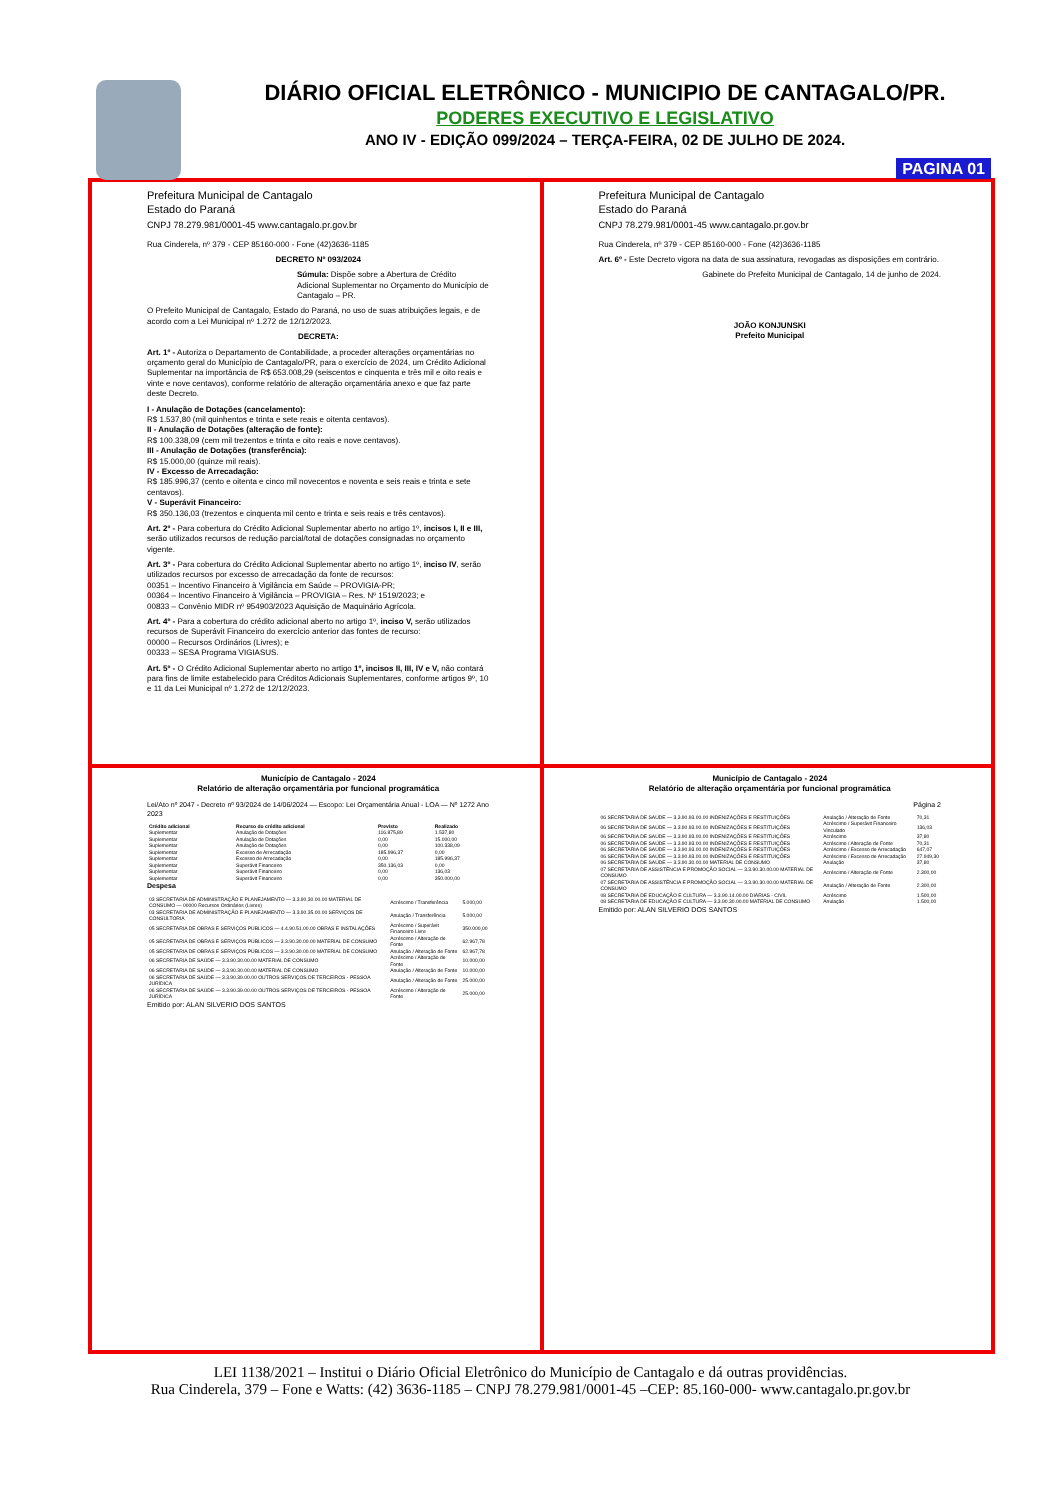DIÁRIO OFICIAL ELETRÔNICO - MUNICIPIO DE CANTAGALO/PR.
PODERES EXECUTIVO E LEGISLATIVO
ANO IV - EDIÇÃO 099/2024 – TERÇA-FEIRA, 02 DE JULHO DE 2024.
PAGINA 01
Prefeitura Municipal de Cantagalo
Estado do Paraná
CNPJ 78.279.981/0001-45 www.cantagalo.pr.gov.br
Rua Cinderela, nº 379 - CEP 85160-000 - Fone (42)3636-1185
DECRETO Nº 093/2024
Súmula: Dispõe sobre a Abertura de Crédito Adicional Suplementar no Orçamento do Município de Cantagalo – PR.
O Prefeito Municipal de Cantagalo, Estado do Paraná, no uso de suas atribuições legais, e de acordo com a Lei Municipal nº 1.272 de 12/12/2023.
DECRETA:
Art. 1º - Autoriza o Departamento de Contabilidade, a proceder alterações orçamentárias no orçamento geral do Município de Cantagalo/PR, para o exercício de 2024, um Crédito Adicional Suplementar na importância de R$ 653.008,29 (seiscentos e cinquenta e três mil e oito reais e vinte e nove centavos), conforme relatório de alteração orçamentária anexo e que faz parte deste Decreto.
I - Anulação de Dotações (cancelamento):
R$ 1.537,80 (mil quinhentos e trinta e sete reais e oitenta centavos).
II - Anulação de Dotações (alteração de fonte):
R$ 100.338,09 (cem mil trezentos e trinta e oito reais e nove centavos).
III - Anulação de Dotações (transferência):
R$ 15.000,00 (quinze mil reais).
IV - Excesso de Arrecadação:
R$ 185.996,37 (cento e oitenta e cinco mil novecentos e noventa e seis reais e trinta e sete centavos).
V - Superávit Financeiro:
R$ 350.136,03 (trezentos e cinquenta mil cento e trinta e seis reais e três centavos).
Art. 2º - Para cobertura do Crédito Adicional Suplementar aberto no artigo 1º, incisos I, II e III, serão utilizados recursos de redução parcial/total de dotações consignadas no orçamento vigente.
Art. 3º - Para cobertura do Crédito Adicional Suplementar aberto no artigo 1º, inciso IV, serão utilizados recursos por excesso de arrecadação da fonte de recursos:
00351 – Incentivo Financeiro à Vigilância em Saúde – PROVIGIA-PR;
00364 – Incentivo Financeiro à Vigilância – PROVIGIA – Res. Nº 1519/2023; e
00833 – Convênio MIDR nº 954903/2023 Aquisição de Maquinário Agrícola.
Art. 4º - Para a cobertura do crédito adicional aberto no artigo 1º, inciso V, serão utilizados recursos de Superávit Financeiro do exercício anterior das fontes de recurso:
00000 – Recursos Ordinários (Livres); e
00333 – SESA Programa VIGIASUS.
Art. 5º - O Crédito Adicional Suplementar aberto no artigo 1º, incisos II, III, IV e V, não contará para fins de limite estabelecido para Créditos Adicionais Suplementares, conforme artigos 9º, 10 e 11 da Lei Municipal nº 1.272 de 12/12/2023.
Prefeitura Municipal de Cantagalo
Estado do Paraná
CNPJ 78.279.981/0001-45 www.cantagalo.pr.gov.br
Rua Cinderela, nº 379 - CEP 85160-000 - Fone (42)3636-1185
Art. 6º - Este Decreto vigora na data de sua assinatura, revogadas as disposições em contrário.
Gabinete do Prefeito Municipal de Cantagalo, 14 de junho de 2024.
JOÃO KONJUNSKI
Prefeito Municipal
Município de Cantagalo - 2024
Relatório de alteração orçamentária por funcional programática
Lei/Ato nº 2047 - Decreto nº 93/2024 de 14/06/2024 — Escopo: Lei Orçamentária Anual - LOA — Nº 1272 Ano 2023
| Crédito adicional | Recurso do crédito adicional | Previsto | Realizado |
| --- | --- | --- | --- |
| Suplementar | Anulação de Dotações | 116.875,89 | 1.537,80 |
| Suplementar | Anulação de Dotações | 0,00 | 15.000,00 |
| Suplementar | Anulação de Dotações | 0,00 | 100.338,09 |
| Suplementar | Excesso de Arrecadação | 185.996,37 | 0,00 |
| Suplementar | Excesso de Arrecadação | 0,00 | 185.996,37 |
| Suplementar | Superávit Financeiro | 350.136,03 | 0,00 |
| Suplementar | Superávit Financeiro | 0,00 | 136,03 |
| Suplementar | Superávit Financeiro | 0,00 | 350.000,00 |
Despesa
| 03 SECRETARIA DE ADMINISTRAÇÃO E PLANEJAMENTO — 3.3.90.30.00.00 MATERIAL DE CONSUMO — 00000 Recursos Ordinários (Livres) | Acréscimo / Transferência | 5.000,00 |
| 03 SECRETARIA DE ADMINISTRAÇÃO E PLANEJAMENTO — 3.3.90.35.00.00 SERVIÇOS DE CONSULTORIA | Anulação / Transferência | 5.000,00 |
| 05 SECRETARIA DE OBRAS E SERVIÇOS PÚBLICOS — 4.4.90.51.00.00 OBRAS E INSTALAÇÕES | Acréscimo / Superávit Financeiro Livre | 350.000,00 |
| 05 SECRETARIA DE OBRAS E SERVIÇOS PÚBLICOS — 3.3.90.30.00.00 MATERIAL DE CONSUMO | Acréscimo / Alteração de Fonte | 62.967,78 |
| 05 SECRETARIA DE OBRAS E SERVIÇOS PÚBLICOS — 3.3.90.30.00.00 MATERIAL DE CONSUMO | Anulação / Alteração de Fonte | 62.967,78 |
| 06 SECRETARIA DE SAÚDE — 3.3.90.30.00.00 MATERIAL DE CONSUMO | Acréscimo / Alteração de Fonte | 10.000,00 |
| 06 SECRETARIA DE SAÚDE — 3.3.90.30.00.00 MATERIAL DE CONSUMO | Anulação / Alteração de Fonte | 10.000,00 |
| 06 SECRETARIA DE SAÚDE — 3.3.90.39.00.00 OUTROS SERVIÇOS DE TERCEIROS - PESSOA JURÍDICA | Anulação / Alteração de Fonte | 25.000,00 |
| 06 SECRETARIA DE SAÚDE — 3.3.90.39.00.00 OUTROS SERVIÇOS DE TERCEIROS - PESSOA JURÍDICA | Acréscimo / Alteração de Fonte | 25.000,00 |
Emitido por: ALAN SILVERIO DOS SANTOS
Município de Cantagalo - 2024
Relatório de alteração orçamentária por funcional programática
Página 2
| 06 SECRETARIA DE SAÚDE — 3.3.90.93.00.00 INDENIZAÇÕES E RESTITUIÇÕES | Anulação / Alteração de Fonte | 70,31 |
| 06 SECRETARIA DE SAÚDE — 3.3.90.93.00.00 INDENIZAÇÕES E RESTITUIÇÕES | Acréscimo / Superávit Financeiro Vinculado | 136,03 |
| 06 SECRETARIA DE SAÚDE — 3.3.90.93.00.00 INDENIZAÇÕES E RESTITUIÇÕES | Acréscimo | 37,80 |
| 06 SECRETARIA DE SAÚDE — 3.3.90.93.00.00 INDENIZAÇÕES E RESTITUIÇÕES | Acréscimo / Alteração de Fonte | 70,31 |
| 06 SECRETARIA DE SAÚDE — 3.3.90.93.00.00 INDENIZAÇÕES E RESTITUIÇÕES | Acréscimo / Excesso de Arrecadação | 647,07 |
| 06 SECRETARIA DE SAÚDE — 3.3.90.93.00.00 INDENIZAÇÕES E RESTITUIÇÕES | Acréscimo / Excesso de Arrecadação | 27.949,30 |
| 06 SECRETARIA DE SAÚDE — 3.3.90.30.00.00 MATERIAL DE CONSUMO | Anulação | 37,80 |
| 07 SECRETARIA DE ASSISTÊNCIA E PROMOÇÃO SOCIAL — 3.3.90.30.00.00 MATERIAL DE CONSUMO | Acréscimo / Alteração de Fonte | 2.300,00 |
| 07 SECRETARIA DE ASSISTÊNCIA E PROMOÇÃO SOCIAL — 3.3.90.30.00.00 MATERIAL DE CONSUMO | Anulação / Alteração de Fonte | 2.300,00 |
| 08 SECRETARIA DE EDUCAÇÃO E CULTURA — 3.3.90.14.00.00 DIÁRIAS - CIVIL | Acréscimo | 1.500,00 |
| 08 SECRETARIA DE EDUCAÇÃO E CULTURA — 3.3.90.30.00.00 MATERIAL DE CONSUMO | Anulação | 1.500,00 |
Emitido por: ALAN SILVERIO DOS SANTOS
LEI 1138/2021 – Institui o Diário Oficial Eletrônico do Município de Cantagalo e dá outras providências.
Rua Cinderela, 379 – Fone e Watts: (42) 3636-1185 – CNPJ 78.279.981/0001-45 –CEP: 85.160-000- www.cantagalo.pr.gov.br